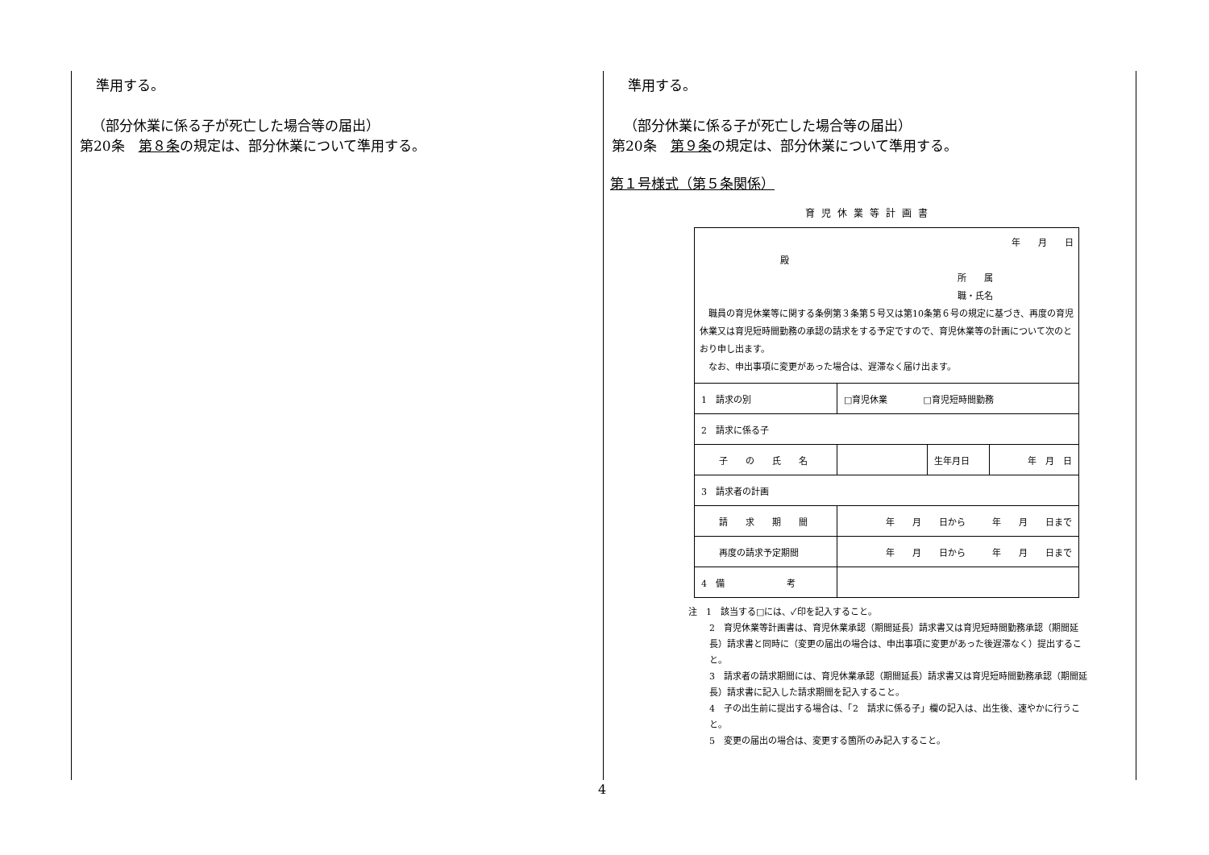準用する。
（部分休業に係る子が死亡した場合等の届出）
第20条　第８条の規定は、部分休業について準用する。
準用する。
（部分休業に係る子が死亡した場合等の届出）
第20条　第９条の規定は、部分休業について準用する。
第１号様式（第５条関係）
育児休業等計画書
年　　月　　日
殿
所　　属
職・氏名
　職員の育児休業等に関する条例第３条第５号又は第10条第６号の規定に基づき、再度の育児休業又は育児短時間勤務の承認の請求をする予定ですので、育児休業等の計画について次のとおり申し出ます。
　なお、申出事項に変更があった場合は、遅滞なく届け出ます。
| 1 請求の別 | □育児休業 □育児短時間勤務 | | |
| 2 請求に係る子 | | | |
| 子 の 氏 名 | | 生年月日 | 年 月 日 |
| 3 請求者の計画 | | | |
| 請 求 期 間 | 年 月 日から 年 月 日まで | | |
| 再度の請求予定期間 | 年 月 日から 年 月 日まで | | |
| 4 備 考 | | | |
注　1　該当する□には、✓印を記入すること。
2　育児休業等計画書は、育児休業承認（期間延長）請求書又は育児短時間勤務承認（期間延長）請求書と同時に（変更の届出の場合は、申出事項に変更があった後遅滞なく）提出すること。
3　請求者の請求期間には、育児休業承認（期間延長）請求書又は育児短時間勤務承認（期間延長）請求書に記入した請求期間を記入すること。
4　子の出生前に提出する場合は、「2　請求に係る子」欄の記入は、出生後、速やかに行うこと。
5　変更の届出の場合は、変更する箇所のみ記入すること。
4